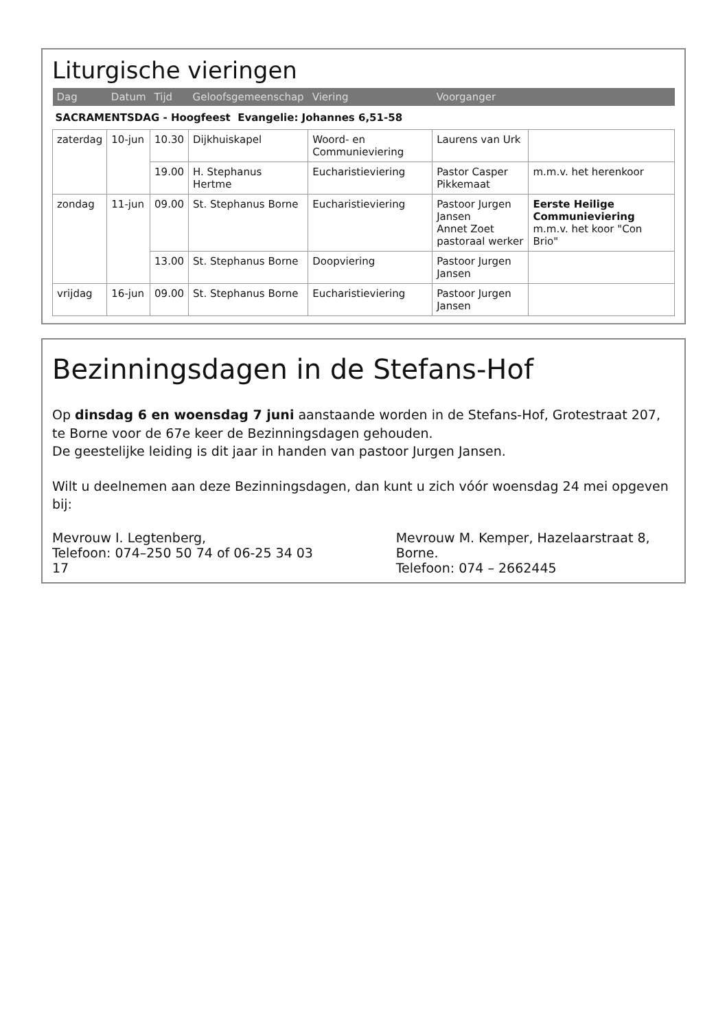Liturgische vieringen
| Dag | Datum | Tijd | Geloofsgemeenschap | Viering | Voorganger | |
| --- | --- | --- | --- | --- | --- | --- |
| SACRAMENTSDAG - Hoogfeest Evangelie: Johannes 6,51-58 | | | | | | |
| zaterdag | 10-jun | 10.30 | Dijkhuiskapel | Woord- en Communieviering | Laurens van Urk | |
| | | 19.00 | H. Stephanus Hertme | Eucharistieviering | Pastor Casper Pikkemaat | m.m.v. het herenkoor |
| zondag | 11-jun | 09.00 | St. Stephanus Borne | Eucharistieviering | Pastoor Jurgen Jansen Annet Zoet pastoraal werker | Eerste Heilige Communieviering m.m.v. het koor "Con Brio" |
| | | 13.00 | St. Stephanus Borne | Doopviering | Pastoor Jurgen Jansen | |
| vrijdag | 16-jun | 09.00 | St. Stephanus Borne | Eucharistieviering | Pastoor Jurgen Jansen | |
Bezinningsdagen in de Stefans-Hof
Op dinsdag 6 en woensdag 7 juni aanstaande worden in de Stefans-Hof, Grotestraat 207, te Borne voor de 67e keer de Bezinningsdagen gehouden.
De geestelijke leiding is dit jaar in handen van pastoor Jurgen Jansen.
Wilt u deelnemen aan deze Bezinningsdagen, dan kunt u zich vóór woensdag 24 mei opgeven bij:
Mevrouw I. Legtenberg,
Telefoon: 074–250 50 74 of 06-25 34 03 17
Mevrouw M. Kemper, Hazelaarstraat 8, Borne.
Telefoon: 074 – 2662445